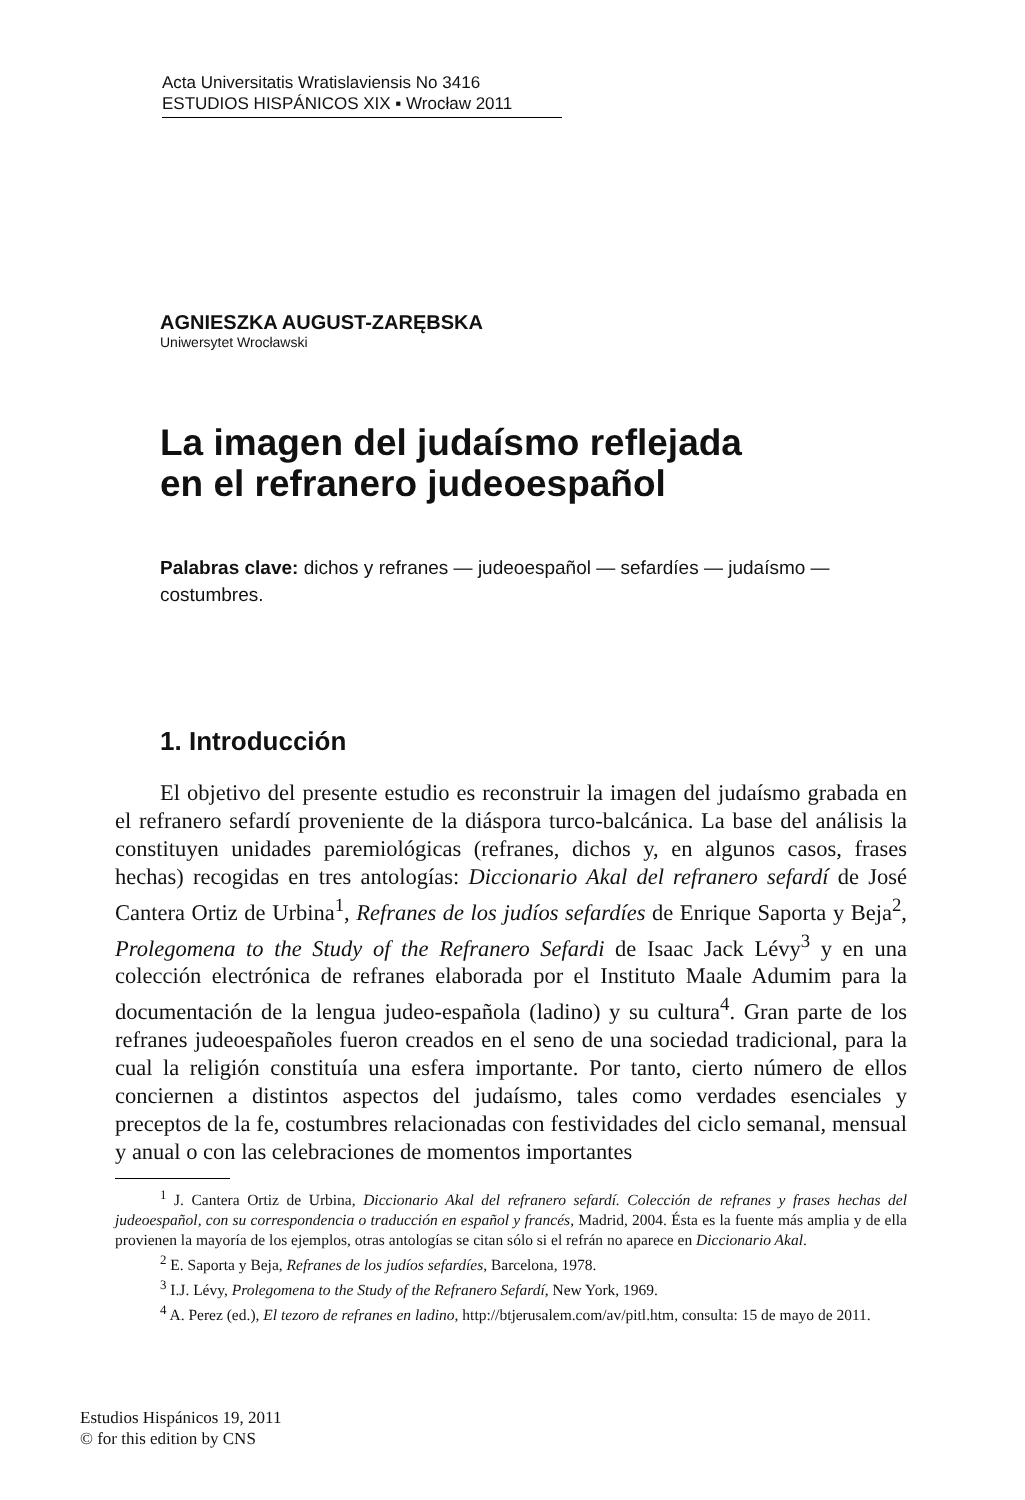Acta Universitatis Wratislaviensis No 3416
ESTUDIOS HISPÁNICOS XIX ▪ Wrocław 2011
AGNIESZKA AUGUST-ZARĘBSKA
Uniwersytet Wrocławski
La imagen del judaísmo reflejada
en el refranero judeoespañol
Palabras clave: dichos y refranes — judeoespañol — sefardíes — judaísmo — costumbres.
1. Introducción
El objetivo del presente estudio es reconstruir la imagen del judaísmo grabada en el refranero sefardí proveniente de la diáspora turco-balcánica. La base del análisis la constituyen unidades paremiológicas (refranes, dichos y, en algunos casos, frases hechas) recogidas en tres antologías: Diccionario Akal del refranero sefardí de José Cantera Ortiz de Urbina<sup>1</sup>, Refranes de los judíos sefardíes de Enrique Saporta y Beja<sup>2</sup>, Prolegomena to the Study of the Refranero Sefardi de Isaac Jack Lévy<sup>3</sup> y en una colección electrónica de refranes elaborada por el Instituto Maale Adumim para la documentación de la lengua judeo-española (ladino) y su cultura<sup>4</sup>. Gran parte de los refranes judeoespañoles fueron creados en el seno de una sociedad tradicional, para la cual la religión constituía una esfera importante. Por tanto, cierto número de ellos conciernen a distintos aspectos del judaísmo, tales como verdades esenciales y preceptos de la fe, costumbres relacionadas con festividades del ciclo semanal, mensual y anual o con las celebraciones de momentos importantes
<sup>1</sup> J. Cantera Ortiz de Urbina, Diccionario Akal del refranero sefardí. Colección de refranes y frases hechas del judeoespañol, con su correspondencia o traducción en español y francés, Madrid, 2004. Ésta es la fuente más amplia y de ella provienen la mayoría de los ejemplos, otras antologías se citan sólo si el refrán no aparece en Diccionario Akal.
<sup>2</sup> E. Saporta y Beja, Refranes de los judíos sefardíes, Barcelona, 1978.
<sup>3</sup> I.J. Lévy, Prolegomena to the Study of the Refranero Sefardí, New York, 1969.
<sup>4</sup> A. Perez (ed.), El tezoro de refranes en ladino, http://btjerusalem.com/av/pitl.htm, consulta: 15 de mayo de 2011.
Estudios Hispánicos 19, 2011
© for this edition by CNS